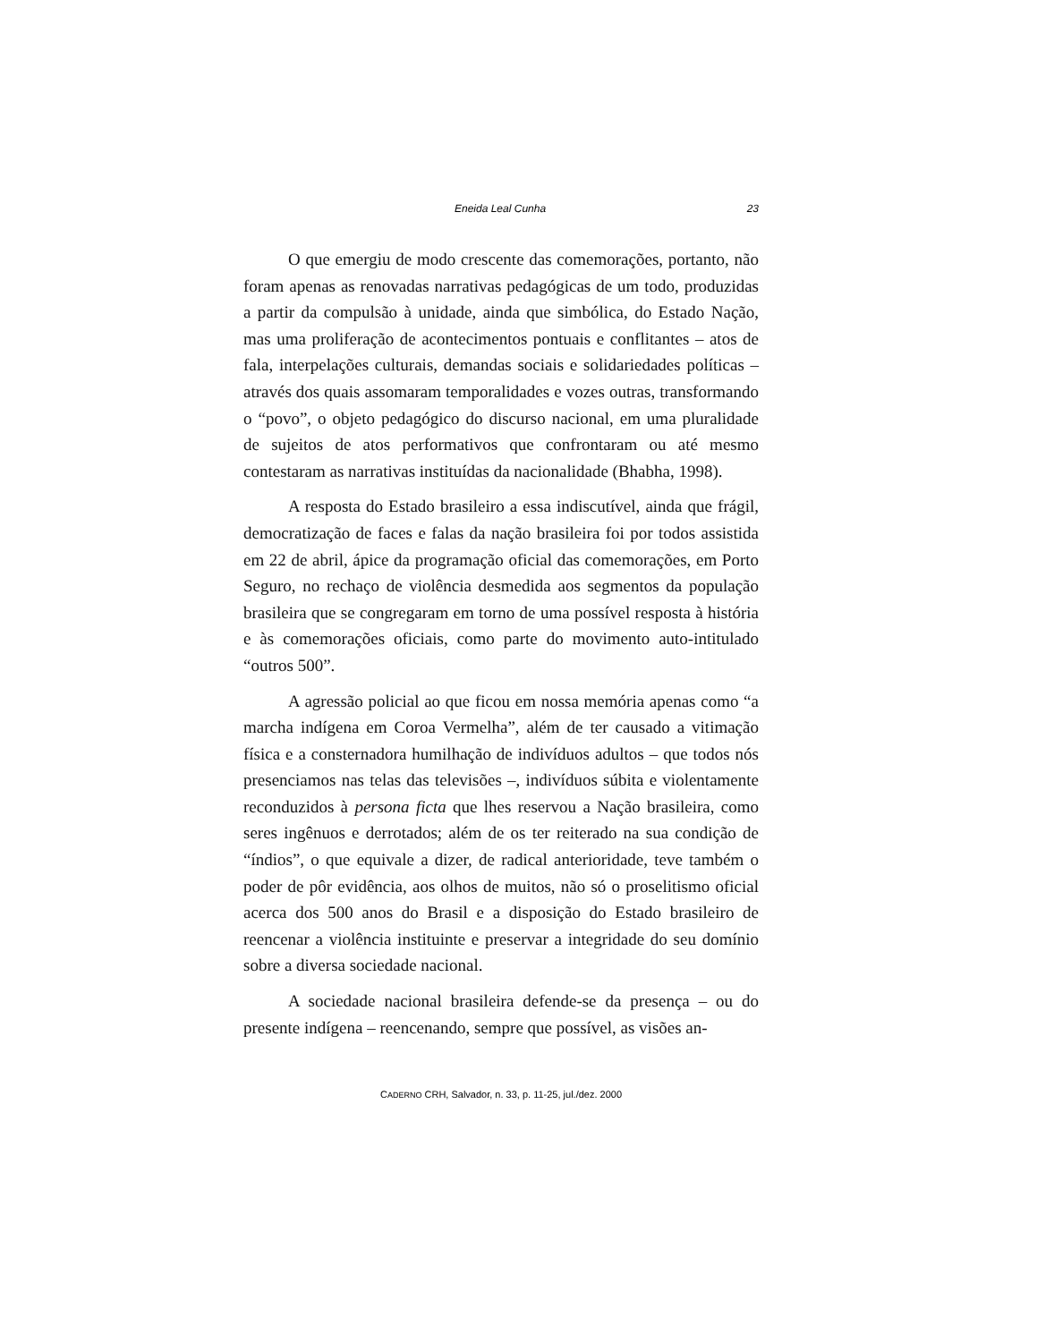Eneida Leal Cunha 23
O que emergiu de modo crescente das comemorações, portanto, não foram apenas as renovadas narrativas pedagógicas de um todo, produzidas a partir da compulsão à unidade, ainda que simbólica, do Estado Nação, mas uma proliferação de acontecimentos pontuais e conflitantes – atos de fala, interpelações culturais, demandas sociais e solidariedades políticas – através dos quais assomaram temporalidades e vozes outras, transformando o “povo”, o objeto pedagógico do discurso nacional, em uma pluralidade de sujeitos de atos performativos que confrontaram ou até mesmo contestaram as narrativas instituídas da nacionalidade (Bhabha, 1998).
A resposta do Estado brasileiro a essa indiscutível, ainda que frágil, democratização de faces e falas da nação brasileira foi por todos assistida em 22 de abril, ápice da programação oficial das comemorações, em Porto Seguro, no rechaço de violência desmedida aos segmentos da população brasileira que se congregaram em torno de uma possível resposta à história e às comemorações oficiais, como parte do movimento auto-intitulado “outros 500”.
A agressão policial ao que ficou em nossa memória apenas como “a marcha indígena em Coroa Vermelha”, além de ter causado a vitimação física e a consternadora humilhação de indivíduos adultos – que todos nós presenciamos nas telas das televisões –, indivíduos súbita e violentamente reconduzidos à persona ficta que lhes reservou a Nação brasileira, como seres ingênuos e derrotados; além de os ter reiterado na sua condição de “índios”, o que equivale a dizer, de radical anterioridade, teve também o poder de pôr evidência, aos olhos de muitos, não só o proselitismo oficial acerca dos 500 anos do Brasil e a disposição do Estado brasileiro de reencenar a violência instituinte e preservar a integridade do seu domínio sobre a diversa sociedade nacional.
A sociedade nacional brasileira defende-se da presença – ou do presente indígena – reencenando, sempre que possível, as visões an-
CADERNO CRH, Salvador, n. 33, p. 11-25, jul./dez. 2000